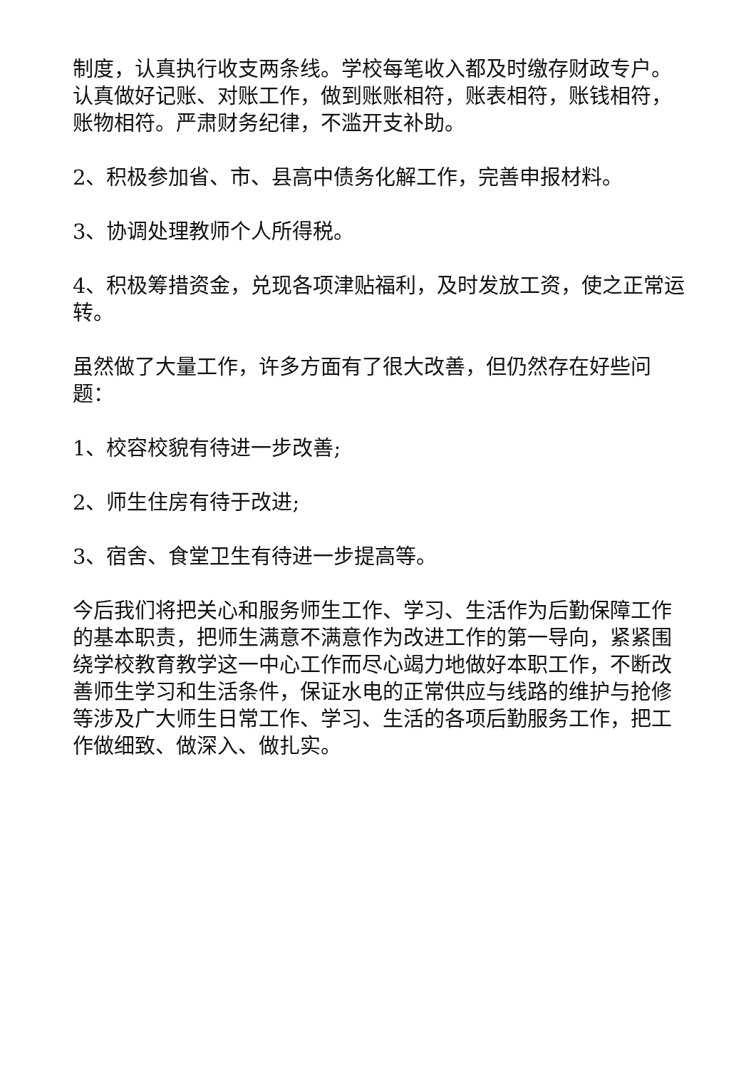制度，认真执行收支两条线。学校每笔收入都及时缴存财政专户。认真做好记账、对账工作，做到账账相符，账表相符，账钱相符，账物相符。严肃财务纪律，不滥开支补助。
2、积极参加省、市、县高中债务化解工作，完善申报材料。
3、协调处理教师个人所得税。
4、积极筹措资金，兑现各项津贴福利，及时发放工资，使之正常运转。
虽然做了大量工作，许多方面有了很大改善，但仍然存在好些问题：
1、校容校貌有待进一步改善;
2、师生住房有待于改进;
3、宿舍、食堂卫生有待进一步提高等。
今后我们将把关心和服务师生工作、学习、生活作为后勤保障工作的基本职责，把师生满意不满意作为改进工作的第一导向，紧紧围绕学校教育教学这一中心工作而尽心竭力地做好本职工作，不断改善师生学习和生活条件，保证水电的正常供应与线路的维护与抢修等涉及广大师生日常工作、学习、生活的各项后勤服务工作，把工作做细致、做深入、做扎实。